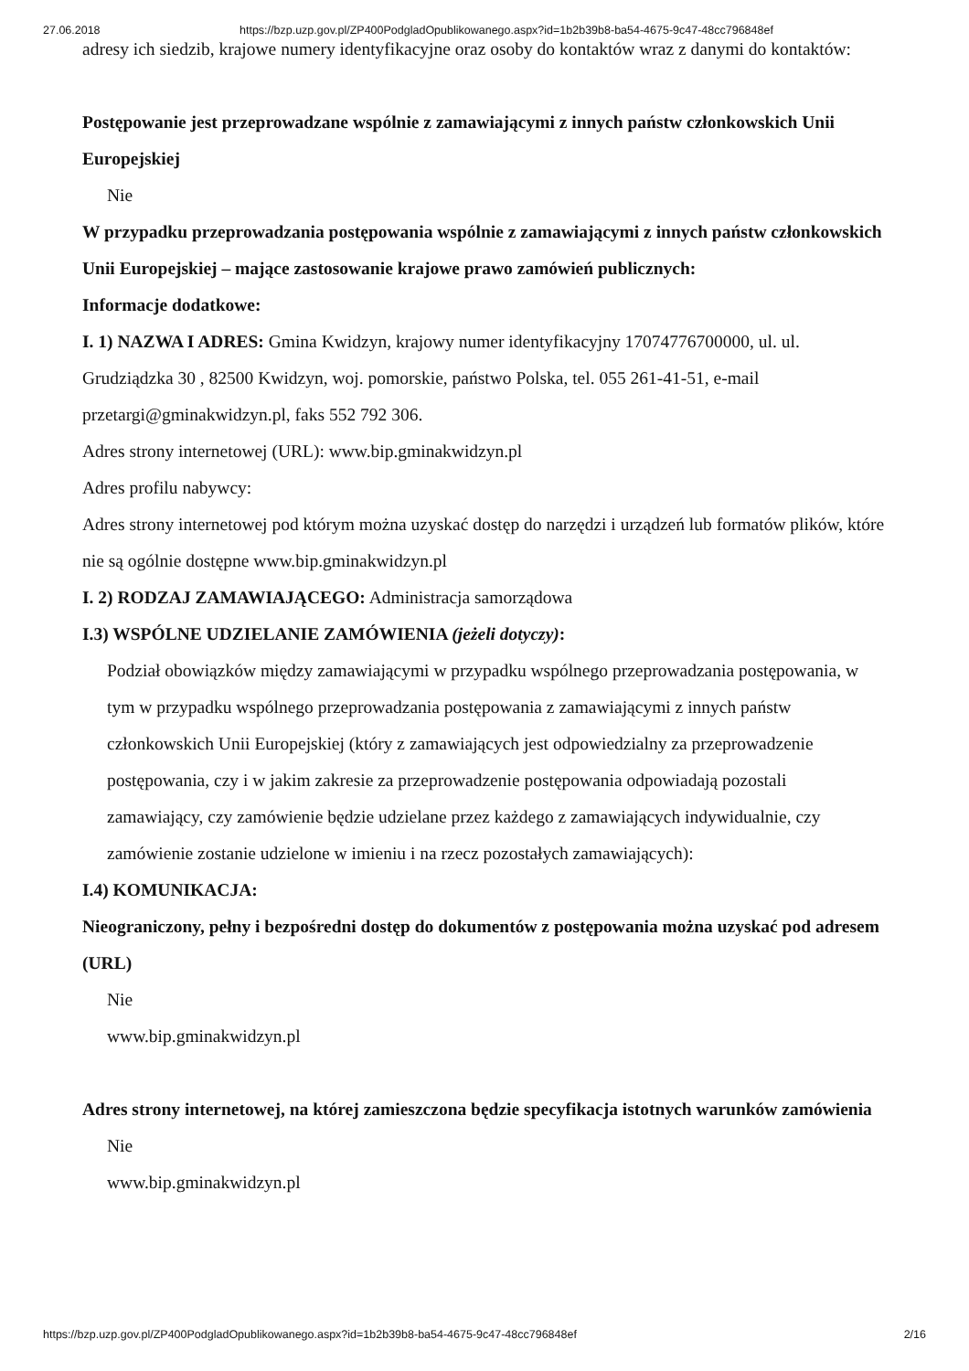27.06.2018 https://bzp.uzp.gov.pl/ZP400PodgladOpublikowanego.aspx?id=1b2b39b8-ba54-4675-9c47-48cc796848ef
adresy ich siedzib, krajowe numery identyfikacyjne oraz osoby do kontaktów wraz z danymi do kontaktów:
Postępowanie jest przeprowadzane wspólnie z zamawiającymi z innych państw członkowskich Unii Europejskiej
Nie
W przypadku przeprowadzania postępowania wspólnie z zamawiającymi z innych państw członkowskich Unii Europejskiej – mające zastosowanie krajowe prawo zamówień publicznych:
Informacje dodatkowe:
I. 1) NAZWA I ADRES: Gmina Kwidzyn, krajowy numer identyfikacyjny 17074776700000, ul. ul. Grudziądzka 30 , 82500 Kwidzyn, woj. pomorskie, państwo Polska, tel. 055 261-41-51, e-mail przetargi@gminakwidzyn.pl, faks 552 792 306.
Adres strony internetowej (URL): www.bip.gminakwidzyn.pl
Adres profilu nabywcy:
Adres strony internetowej pod którym można uzyskać dostęp do narzędzi i urządzeń lub formatów plików, które nie są ogólnie dostępne www.bip.gminakwidzyn.pl
I. 2) RODZAJ ZAMAWIAJĄCEGO: Administracja samorządowa
I.3) WSPÓLNE UDZIELANIE ZAMÓWIENIA (jeżeli dotyczy):
Podział obowiązków między zamawiającymi w przypadku wspólnego przeprowadzania postępowania, w tym w przypadku wspólnego przeprowadzania postępowania z zamawiającymi z innych państw członkowskich Unii Europejskiej (który z zamawiających jest odpowiedzialny za przeprowadzenie postępowania, czy i w jakim zakresie za przeprowadzenie postępowania odpowiadają pozostali zamawiający, czy zamówienie będzie udzielane przez każdego z zamawiających indywidualnie, czy zamówienie zostanie udzielone w imieniu i na rzecz pozostałych zamawiających):
I.4) KOMUNIKACJA:
Nieograniczony, pełny i bezpośredni dostęp do dokumentów z postępowania można uzyskać pod adresem (URL)
Nie
www.bip.gminakwidzyn.pl
Adres strony internetowej, na której zamieszczona będzie specyfikacja istotnych warunków zamówienia
Nie
www.bip.gminakwidzyn.pl
https://bzp.uzp.gov.pl/ZP400PodgladOpublikowanego.aspx?id=1b2b39b8-ba54-4675-9c47-48cc796848ef 2/16